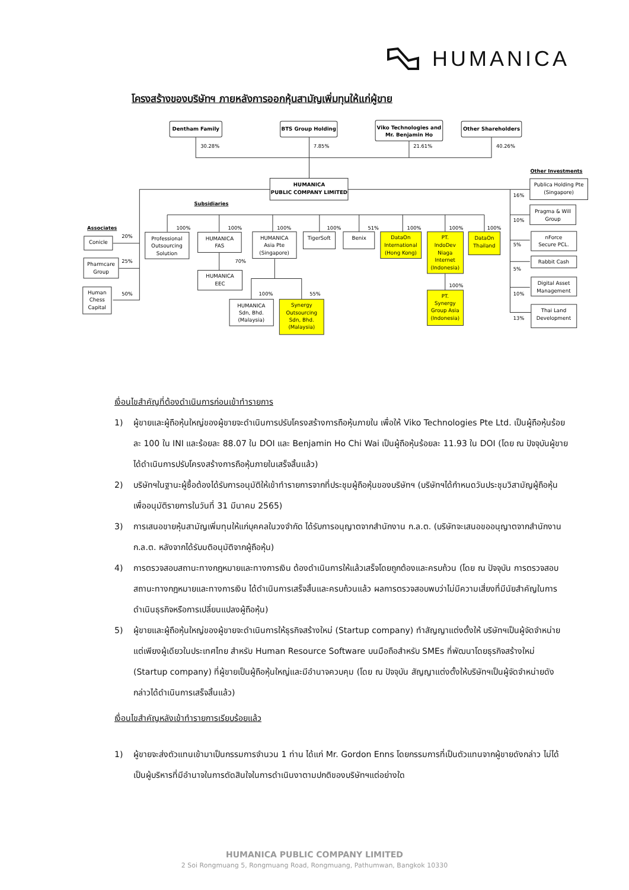HUMANICA
โครงสร้างของบริษัทฯ ภายหลังการออกหุ้นสามัญเพิ่มทุนให้แก่ผู้ขาย
Dentham Family
BTS Group Holding
Viko Technologies and
Mr. Benjamin Ho
Other Shareholders
HUMANICA
PUBLIC COMPANY LIMITED
Conicle
Pharmcare
Group
Human
Chess
Capital
Professional
Outsourcing
Solution
HUMANICA
FAS
HUMANICA
Asia Pte
(Singapore)
TigerSoft
Benix
DataOn
International
(Hong Kong)
PT.
IndoDev
Niaga
Internet
(Indonesia)
DataOn
Thailand
HUMANICA
EEC
HUMANICA
Sdn, Bhd.
(Malaysia)
Synergy
Outsourcing
Sdn, Bhd.
(Malaysia)
PT.
Synergy
Group Asia
(Indonesia)
Publica Holding Pte
(Singapore)
Pragma & Will
Group
nForce
Secure PCL.
Rabbit Cash
Digital Asset
Management
Thai Land
Development
30.28%
7.85%
21.61%
40.26%
Other Investments
Subsidiaries
Associates
20%
25%
50%
100%
100%
100%
100%
51%
100%
100%
100%
70%
100%
55%
100%
16%
10%
5%
5%
10%
13%
เงื่อนไขสำคัญที่ต้องดำเนินการก่อนเข้าทำรายการ
1) ผู้ขายและผู้ถือหุ้นใหญ่ของผู้ขายจะดำเนินการปรับโครงสร้างการถือหุ้นภายใน เพื่อให้ Viko Technologies Pte Ltd. เป็นผู้ถือหุ้นร้อยละ 100 ใน INI และร้อยละ 88.07 ใน DOI และ Benjamin Ho Chi Wai เป็นผู้ถือหุ้นร้อยละ 11.93 ใน DOI (โดย ณ ปัจจุบันผู้ขายได้ดำเนินการปรับโครงสร้างการถือหุ้นภายในเสร็จสิ้นแล้ว)
2) บริษัทฯในฐานะผู้ซื้อต้องได้รับการอนุมัติให้เข้าทำรายการจากที่ประชุมผู้ถือหุ้นของบริษัทฯ (บริษัทฯได้กำหนดวันประชุมวิสามัญผู้ถือหุ้นเพื่ออนุมัติรายการในวันที่ 31 มีนาคม 2565)
3) การเสนอขายหุ้นสามัญเพิ่มทุนให้แก่บุคคลในวงจำกัด ได้รับการอนุญาตจากสำนักงาน ก.ล.ต. (บริษัทจะเสนอขออนุญาตจากสำนักงาน ก.ล.ต. หลังจากได้รับมติอนุมัติจากผู้ถือหุ้น)
4) การตรวจสอบสถานะทางกฎหมายและทางการเงิน ต้องดำเนินการให้แล้วเสร็จโดยถูกต้องและครบถ้วน (โดย ณ ปัจจุบัน การตรวจสอบสถานะทางกฎหมายและทางการเงิน ได้ดำเนินการเสร็จสิ้นและครบถ้วนแล้ว ผลการตรวจสอบพบว่าไม่มีความเสี่ยงที่มีนัยสำคัญในการดำเนินธุรกิจหรือการเปลี่ยนแปลงผู้ถือหุ้น)
5) ผู้ขายและผู้ถือหุ้นใหญ่ของผู้ขายจะดำเนินการให้ธุรกิจสร้างใหม่ (Startup company) ทำสัญญาแต่งตั้งให้ บริษัทฯเป็นผู้จัดจำหน่ายแต่เพียงผู้เดียวในประเทศไทย สำหรับ Human Resource Software บนมือถือสำหรับ SMEs ที่พัฒนาโดยธุรกิจสร้างใหม่ (Startup company) ที่ผู้ขายเป็นผู้ถือหุ้นใหญ่และมีอำนาจควบคุม (โดย ณ ปัจจุบัน สัญญาแต่งตั้งให้บริษัทฯเป็นผู้จัดจำหน่ายดังกล่าวได้ดำเนินการเสร็จสิ้นแล้ว)
เงื่อนไขสำคัญหลังเข้าทำรายการเรียบร้อยแล้ว
1) ผู้ขายจะส่งตัวแทนเข้ามาเป็นกรรมการจำนวน 1 ท่าน ได้แก่ Mr. Gordon Enns โดยกรรมการที่เป็นตัวแทนจากผู้ขายดังกล่าว ไม่ได้เป็นผู้บริหารที่มีอำนาจในการตัดสินใจในการดำเนินงาตามปกติของบริษัทฯแต่อย่างใด
HUMANICA PUBLIC COMPANY LIMITED
2 Soi Rongmuang 5, Rongmuang Road, Rongmuang, Pathumwan, Bangkok 10330